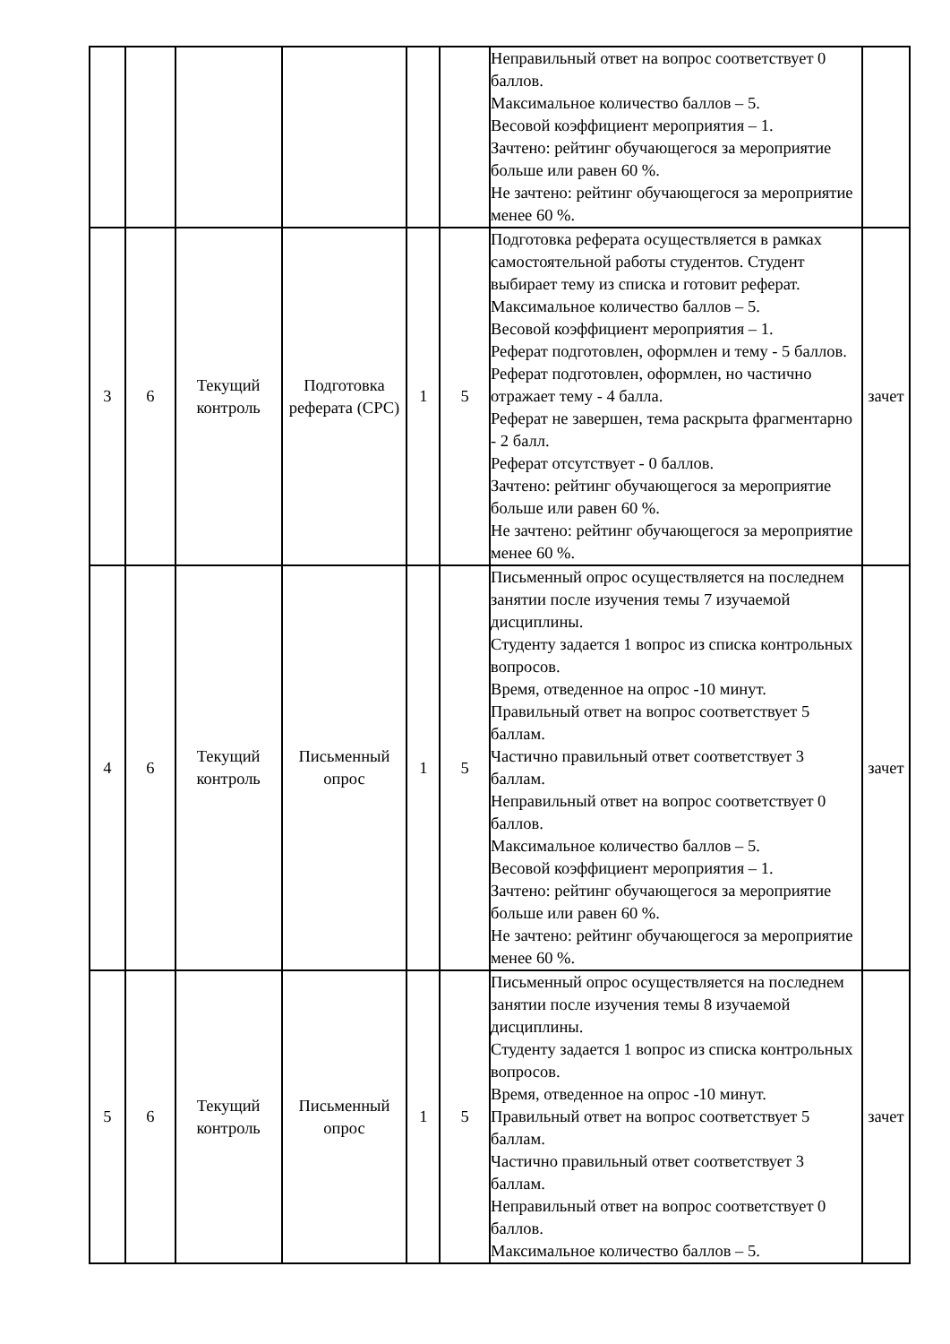| | | | | | | Неправильный ответ на вопрос соответствует 0 баллов. Максимальное количество баллов – 5. Весовой коэффициент мероприятия – 1. Зачтено: рейтинг обучающегося за мероприятие больше или равен 60 %. Не зачтено: рейтинг обучающегося за мероприятие менее 60 %. | |
| 3 | 6 | Текущий контроль | Подготовка реферата (СРС) | 1 | 5 | Подготовка реферата осуществляется в рамках самостоятельной работы студентов. Студент выбирает тему из списка и готовит реферат. Максимальное количество баллов – 5. Весовой коэффициент мероприятия – 1. Реферат подготовлен, оформлен и тему - 5 баллов. Реферат подготовлен, оформлен, но частично отражает тему - 4 балла. Реферат не завершен, тема раскрыта фрагментарно - 2 балл. Реферат отсутствует - 0 баллов. Зачтено: рейтинг обучающегося за мероприятие больше или равен 60 %. Не зачтено: рейтинг обучающегося за мероприятие менее 60 %. | зачет |
| 4 | 6 | Текущий контроль | Письменный опрос | 1 | 5 | Письменный опрос осуществляется на последнем занятии после изучения темы 7 изучаемой дисциплины. Студенту задается 1 вопрос из списка контрольных вопросов. Время, отведенное на опрос -10 минут. Правильный ответ на вопрос соответствует 5 баллам. Частично правильный ответ соответствует 3 баллам. Неправильный ответ на вопрос соответствует 0 баллов. Максимальное количество баллов – 5. Весовой коэффициент мероприятия – 1. Зачтено: рейтинг обучающегося за мероприятие больше или равен 60 %. Не зачтено: рейтинг обучающегося за мероприятие менее 60 %. | зачет |
| 5 | 6 | Текущий контроль | Письменный опрос | 1 | 5 | Письменный опрос осуществляется на последнем занятии после изучения темы 8 изучаемой дисциплины. Студенту задается 1 вопрос из списка контрольных вопросов. Время, отведенное на опрос -10 минут. Правильный ответ на вопрос соответствует 5 баллам. Частично правильный ответ соответствует 3 баллам. Неправильный ответ на вопрос соответствует 0 баллов. Максимальное количество баллов – 5. | зачет |